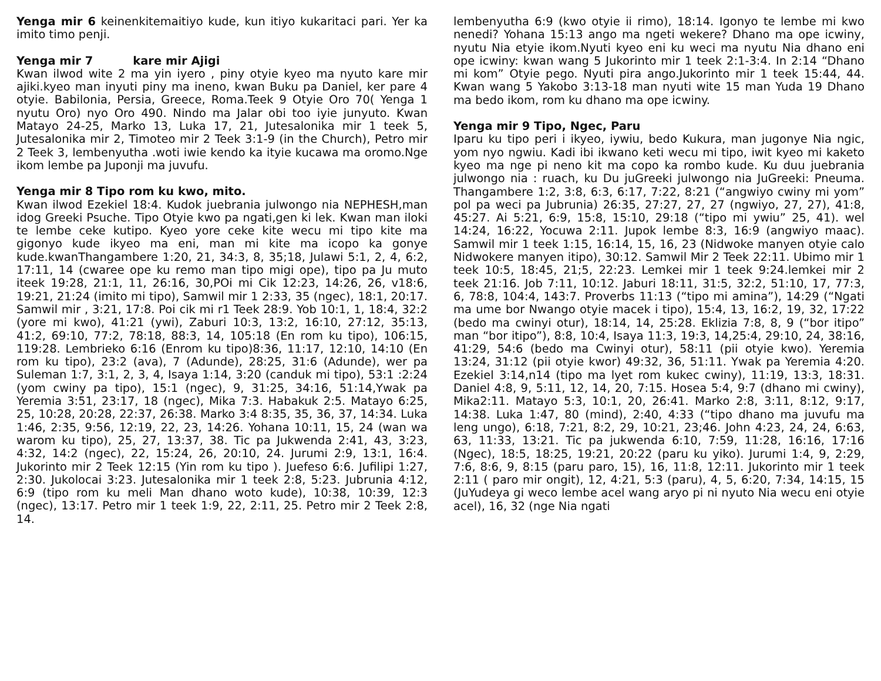Yenga mir 6 keinenkitemaitiyo kude, kun itiyo kukaritaci pari. Yer ka imito timo penji.
Yenga mir 7 kare mir Ajigi
Kwan ilwod wite 2 ma yin iyero , piny otyie kyeo ma nyuto kare mir ajiki.kyeo man inyuti piny ma ineno, kwan Buku pa Daniel, ker pare 4 otyie. Babilonia, Persia, Greece, Roma.Teek 9 Otyie Oro 70( Yenga 1 nyutu Oro) nyo Oro 490. Nindo ma Jalar obi too iyie junyuto. Kwan Matayo 24-25, Marko 13, Luka 17, 21, Jutesalonika mir 1 teek 5, Jutesalonika mir 2, Timoteo mir 2 Teek 3:1-9 (in the Church), Petro mir 2 Teek 3, lembenyutha .woti iwie kendo ka ityie kucawa ma oromo.Nge ikom lembe pa Juponji ma juvufu.
Yenga mir 8 Tipo rom ku kwo, mito.
Kwan ilwod Ezekiel 18:4. Kudok juebrania julwongo nia NEPHESH,man idog Greeki Psuche. Tipo Otyie kwo pa ngati,gen ki lek. Kwan man iloki te lembe ceke kutipo. Kyeo yore ceke kite wecu mi tipo kite ma gigonyo kude ikyeo ma eni, man mi kite ma icopo ka gonye kude.kwanThangambere 1:20, 21, 34:3, 8, 35;18, Julawi 5:1, 2, 4, 6:2, 17:11, 14 (cwaree ope ku remo man tipo migi ope), tipo pa Ju muto iteek 19:28, 21:1, 11, 26:16, 30,POi mi Cik 12:23, 14:26, 26, v18:6, 19:21, 21:24 (imito mi tipo), Samwil mir 1 2:33, 35 (ngec), 18:1, 20:17. Samwil mir , 3:21, 17:8. Poi cik mi r1 Teek 28:9. Yob 10:1, 1, 18:4, 32:2 (yore mi kwo), 41:21 (ywi), Zaburi 10:3, 13:2, 16:10, 27:12, 35:13, 41:2, 69:10, 77:2, 78:18, 88:3, 14, 105:18 (En rom ku tipo), 106:15, 119:28. Lembrieko 6:16 (Enrom ku tipo)8:36, 11:17, 12:10, 14:10 (En rom ku tipo), 23:2 (ava), 7 (Adunde), 28:25, 31:6 (Adunde), wer pa Suleman 1:7, 3:1, 2, 3, 4, Isaya 1:14, 3:20 (canduk mi tipo), 53:1 :2:24 (yom cwiny pa tipo), 15:1 (ngec), 9, 31:25, 34:16, 51:14,Ywak pa Yeremia 3:51, 23:17, 18 (ngec), Mika 7:3. Habakuk 2:5. Matayo 6:25, 25, 10:28, 20:28, 22:37, 26:38. Marko 3:4 8:35, 35, 36, 37, 14:34. Luka 1:46, 2:35, 9:56, 12:19, 22, 23, 14:26. Yohana 10:11, 15, 24 (wan wa warom ku tipo), 25, 27, 13:37, 38. Tic pa Jukwenda 2:41, 43, 3:23, 4:32, 14:2 (ngec), 22, 15:24, 26, 20:10, 24. Jurumi 2:9, 13:1, 16:4. Jukorinto mir 2 Teek 12:15 (Yin rom ku tipo ). Juefeso 6:6. Jufilipi 1:27, 2:30. Jukolocai 3:23. Jutesalonika mir 1 teek 2:8, 5:23. Jubrunia 4:12, 6:9 (tipo rom ku meli Man dhano woto kude), 10:38, 10:39, 12:3 (ngec), 13:17. Petro mir 1 teek 1:9, 22, 2:11, 25. Petro mir 2 Teek 2:8, 14.
lembenyutha 6:9 (kwo otyie ii rimo), 18:14. Igonyo te lembe mi kwo nenedi? Yohana 15:13 ango ma ngeti wekere? Dhano ma ope icwiny, nyutu Nia etyie ikom.Nyuti kyeo eni ku weci ma nyutu Nia dhano eni ope icwiny: kwan wang 5 Jukorinto mir 1 teek 2:1-3:4. In 2:14 “Dhano mi kom” Otyie pego. Nyuti pira ango.Jukorinto mir 1 teek 15:44, 44. Kwan wang 5 Yakobo 3:13-18 man nyuti wite 15 man Yuda 19 Dhano ma bedo ikom, rom ku dhano ma ope icwiny.
Yenga mir 9 Tipo, Ngec, Paru
Iparu ku tipo peri i ikyeo, iywiu, bedo Kukura, man jugonye Nia ngic, yom nyo ngwiu. Kadi ibi ikwano keti wecu mi tipo, iwit kyeo mi kaketo kyeo ma nge pi neno kit ma copo ka rombo kude. Ku duu juebrania julwongo nia : ruach, ku Du juGreeki julwongo nia JuGreeki: Pneuma. Thangambere 1:2, 3:8, 6:3, 6:17, 7:22, 8:21 (“angwiyo cwiny mi yom” pol pa weci pa Jubrunia) 26:35, 27:27, 27, 27 (ngwiyo, 27, 27), 41:8, 45:27. Ai 5:21, 6:9, 15:8, 15:10, 29:18 (“tipo mi ywiu” 25, 41). wel 14:24, 16:22, Yocuwa 2:11. Jupok lembe 8:3, 16:9 (angwiyo maac). Samwil mir 1 teek 1:15, 16:14, 15, 16, 23 (Nidwoke manyen otyie calo Nidwokere manyen itipo), 30:12. Samwil Mir 2 Teek 22:11. Ubimo mir 1 teek 10:5, 18:45, 21;5, 22:23. Lemkei mir 1 teek 9:24.lemkei mir 2 teek 21:16. Job 7:11, 10:12. Jaburi 18:11, 31:5, 32:2, 51:10, 17, 77:3, 6, 78:8, 104:4, 143:7. Proverbs 11:13 (“tipo mi amina”), 14:29 (“Ngati ma ume bor Nwango otyie macek i tipo), 15:4, 13, 16:2, 19, 32, 17:22 (bedo ma cwinyi otur), 18:14, 14, 25:28. Eklizia 7:8, 8, 9 (“bor itipo” man “bor itipo”), 8:8, 10:4, Isaya 11:3, 19:3, 14,25:4, 29:10, 24, 38:16, 41:29, 54:6 (bedo ma Cwinyi otur), 58:11 (pii otyie kwo). Yeremia 13:24, 31:12 (pii otyie kwor) 49:32, 36, 51:11. Ywak pa Yeremia 4:20. Ezekiel 3:14,n14 (tipo ma lyet rom kukec cwiny), 11:19, 13:3, 18:31. Daniel 4:8, 9, 5:11, 12, 14, 20, 7:15. Hosea 5:4, 9:7 (dhano mi cwiny), Mika2:11. Matayo 5:3, 10:1, 20, 26:41. Marko 2:8, 3:11, 8:12, 9:17, 14:38. Luka 1:47, 80 (mind), 2:40, 4:33 (“tipo dhano ma juvufu ma leng ungo), 6:18, 7:21, 8:2, 29, 10:21, 23;46. John 4:23, 24, 24, 6:63, 63, 11:33, 13:21. Tic pa jukwenda 6:10, 7:59, 11:28, 16:16, 17:16 (Ngec), 18:5, 18:25, 19:21, 20:22 (paru ku yiko). Jurumi 1:4, 9, 2:29, 7:6, 8:6, 9, 8:15 (paru paro, 15), 16, 11:8, 12:11. Jukorinto mir 1 teek 2:11 ( paro mir ongit), 12, 4:21, 5:3 (paru), 4, 5, 6:20, 7:34, 14:15, 15 (JuYudeya gi weco lembe acel wang aryo pi ni nyuto Nia wecu eni otyie acel), 16, 32 (nge Nia ngati